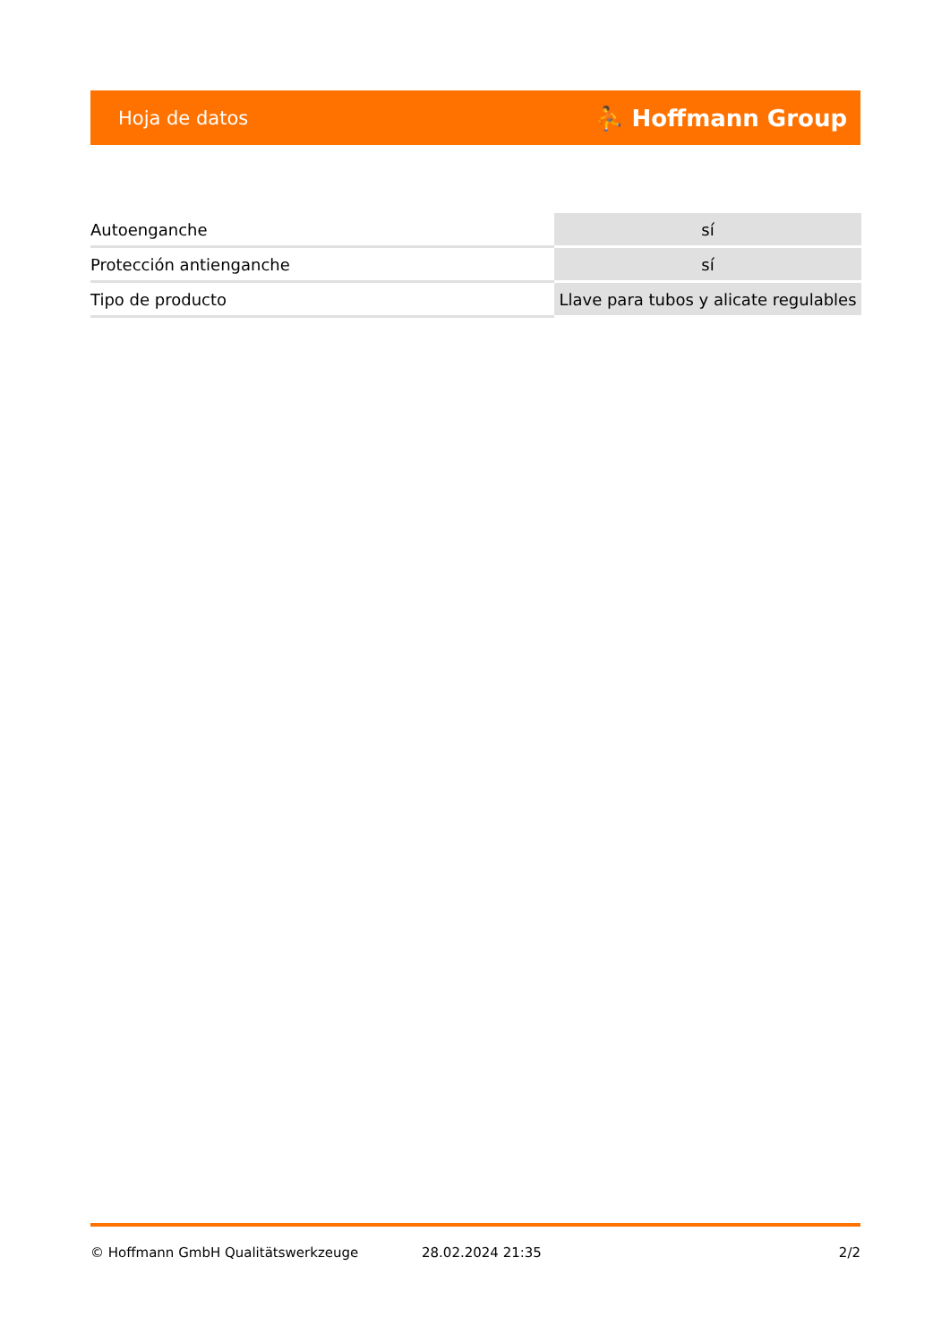Hoja de datos ⛹ Hoffmann Group
| Autoenganche | sí |
| Protección antienganche | sí |
| Tipo de producto | Llave para tubos y alicate regulables |
© Hoffmann GmbH Qualitätswerkzeuge 28.02.2024 21:35 2/2